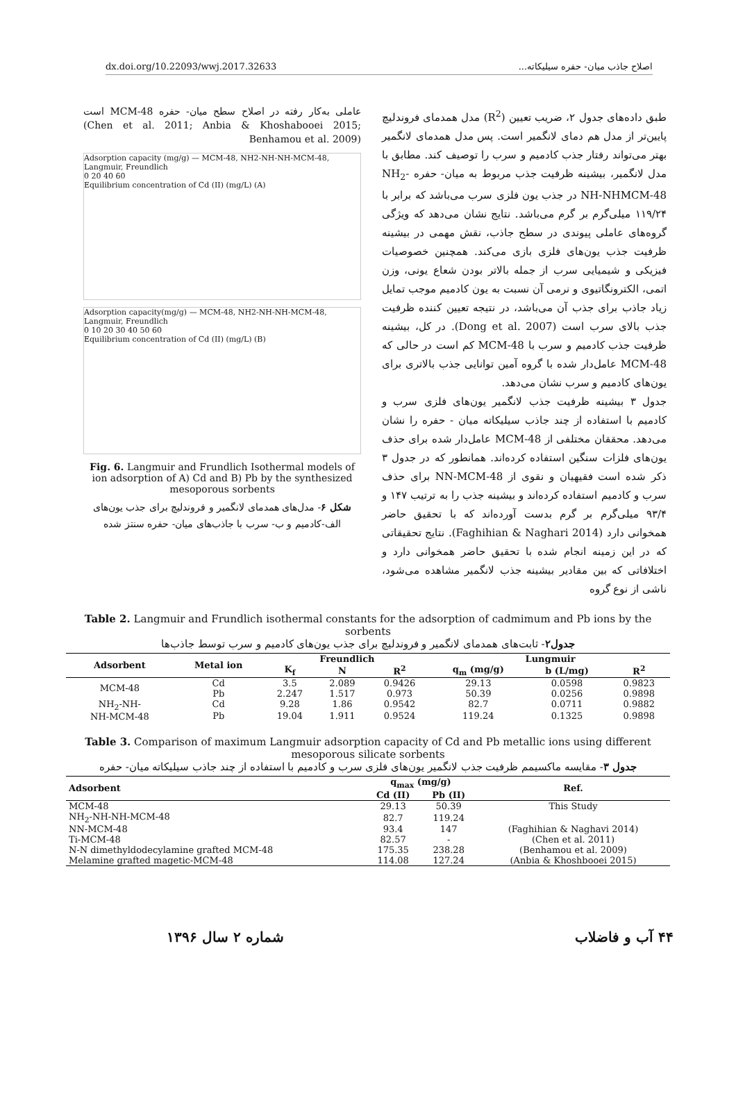dx.doi.org/10.22093/wwj.2017.32633 اصلاح جاذب میان- حفره سیلیکاته...
طبق داده‌های جدول ۲، ضریب تعیین (R<sup>2</sup>) مدل همدمای فروندلیچ پایین‌تر از مدل هم دمای لانگمیر است. پس مدل همدمای لانگمیر بهتر می‌تواند رفتار جذب کادمیم و سرب را توصیف کند. مطابق با مدل لانگمیر، بیشینه ظرفیت جذب مربوط به میان- حفره NH<sub>2</sub>-NH-NHMCM-48 در جذب یون فلزی سرب می‌باشد که برابر با ۱۱۹/۲۴ میلی‌گرم بر گرم می‌باشد. نتایج نشان می‌دهد که ویژگی گروه‌های عاملی پیوندی در سطح جاذب، نقش مهمی در بیشینه ظرفیت جذب یون‌های فلزی بازی می‌کند. همچنین خصوصیات فیزیکی و شیمیایی سرب از جمله بالاتر بودن شعاع یونی، وزن اتمی، الکترونگاتیوی و نرمی آن نسبت به یون کادمیم موجب تمایل زیاد جاذب برای جذب آن می‌باشد، در نتیجه تعیین کننده ظرفیت جذب بالای سرب است (Dong et al. 2007). در کل، بیشینه ظرفیت جذب کادمیم و سرب با MCM-48 کم است در حالی که MCM-48 عامل‌دار شده با گروه آمین توانایی جذب بالاتری برای یون‌های کادمیم و سرب نشان می‌دهد.
جدول ۳ بیشینه ظرفیت جذب لانگمیر یون‌های فلزی سرب و کادمیم با استفاده از چند جاذب سیلیکاته میان - حفره را نشان می‌دهد. محققان مختلفی از MCM-48 عامل‌دار شده برای حذف یون‌های فلزات سنگین استفاده کرده‌اند. همانطور که در جدول ۳ ذکر شده است فقیهیان و نقوی از NN-MCM-48 برای حذف سرب و کادمیم استفاده کرده‌اند و بیشینه جذب را به ترتیب ۱۴۷ و ۹۳/۴ میلی‌گرم بر گرم بدست آورده‌اند که با تحقیق حاضر همخوانی دارد (Faghihian & Naghari 2014). نتایج تحقیقاتی که در این زمینه انجام شده با تحقیق حاضر همخوانی دارد و اختلافاتی که بین مقادیر بیشینه جذب لانگمیر مشاهده می‌شود، ناشی از نوع گروه
عاملی به‌کار رفته در اصلاح سطح میان- حفره MCM-48 است (Chen et al. 2011; Anbia & Khoshabooei 2015; Benhamou et al. 2009)
Adsorption capacity (mg/g) — MCM-48, NH2-NH-NH-MCM-48, Langmuir, Freundlich
0 20 40 60
Equilibrium concentration of Cd (II) (mg/L) (A)
Adsorption capacity(mg/g) — MCM-48, NH2-NH-NH-MCM-48, Langmuir, Freundlich
0 10 20 30 40 50 60
Equilibrium concentration of Cd (II) (mg/L) (B)
Fig. 6. Langmuir and Frundlich Isothermal models of ion adsorption of A) Cd and B) Pb by the synthesized mesoporous sorbents
شکل ۶- مدل‌های همدمای لانگمیر و فروندلیچ برای جذب یون‌های الف-کادمیم و ب- سرب با جاذب‌های میان- حفره سنتز شده
Table 2. Langmuir and Frundlich isothermal constants for the adsorption of cadmimum and Pb ions by the sorbents
جدول۲- ثابت‌های همدمای لانگمیر و فروندلیچ برای جذب یون‌های کادمیم و سرب توسط جاذب‌ها
| Adsorbent | Metal ion | Freundlich | | | Lungmuir | | |
| --- | --- | --- | --- | --- | --- | --- | --- |
| | | K<sub>f</sub> | N | R<sup>2</sup> | q<sub>m</sub> (mg/g) | b (L/mg) | R<sup>2</sup> |
| MCM-48 | Cd | 3.5 | 2.089 | 0.9426 | 29.13 | 0.0598 | 0.9823 |
| | Pb | 2.247 | 1.517 | 0.973 | 50.39 | 0.0256 | 0.9898 |
| NH<sub>2</sub>-NH- NH-MCM-48 | Cd | 9.28 | 1.86 | 0.9542 | 82.7 | 0.0711 | 0.9882 |
| | Pb | 19.04 | 1.911 | 0.9524 | 119.24 | 0.1325 | 0.9898 |
Table 3. Comparison of maximum Langmuir adsorption capacity of Cd and Pb metallic ions using different mesoporous silicate sorbents
جدول ۳- مقایسه ماکسیمم ظرفیت جذب لانگمیر یون‌های فلزی سرب و کادمیم با استفاده از چند جاذب سیلیکاته میان- حفره
| Adsorbent | q<sub>max</sub> (mg/g) | | Ref. |
| --- | --- | --- | --- |
| | Cd (II) | Pb (II) | |
| MCM-48 | 29.13 | 50.39 | This Study |
| NH<sub>2</sub>-NH-NH-MCM-48 | 82.7 | 119.24 | |
| NN-MCM-48 | 93.4 | 147 | (Faghihian & Naghavi 2014) |
| Ti-MCM-48 | 82.57 | - | (Chen et al. 2011) |
| N-N dimethyldodecylamine grafted MCM-48 | 175.35 | 238.28 | (Benhamou et al. 2009) |
| Melamine grafted magetic-MCM-48 | 114.08 | 127.24 | (Anbia & Khoshbooei 2015) |
شماره ۲ سال ۱۳۹۶ ۴۴ آب و فاضلاب